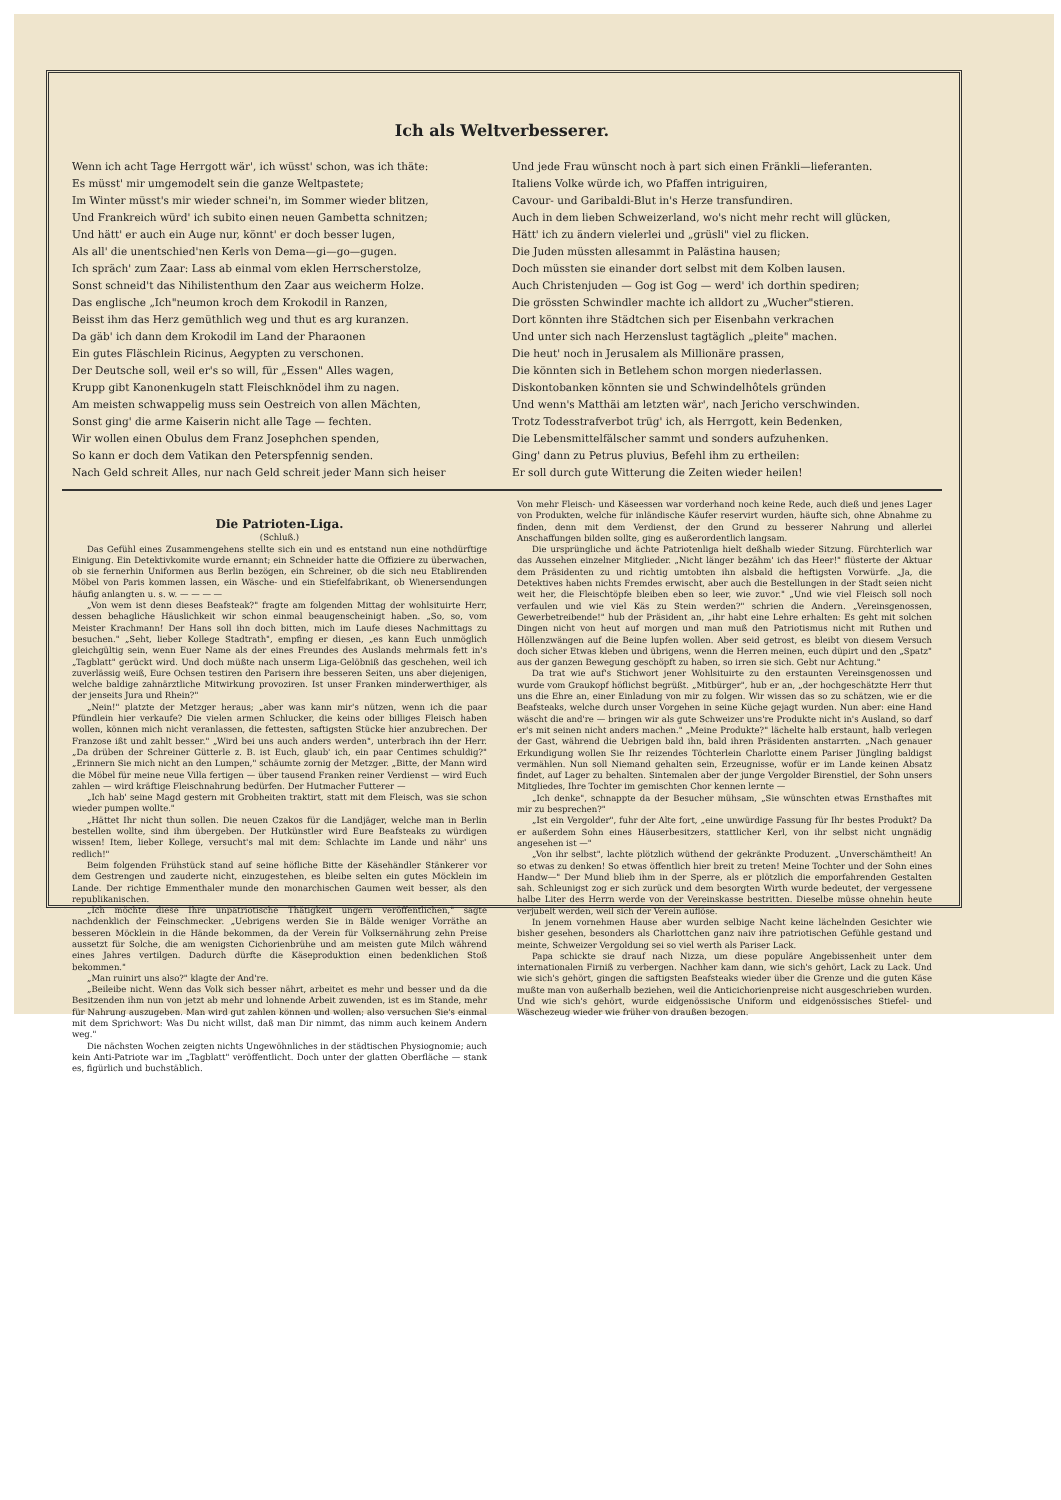Ich als Weltverbesserer.
Wenn ich acht Tage Herrgott wär', ich wüsst' schon, was ich thäte:
Es müsst' mir umgemodelt sein die ganze Weltpastete;
Im Winter müsst's mir wieder schnei'n, im Sommer wieder blitzen,
Und Frankreich würd' ich subito einen neuen Gambetta schnitzen;
Und hätt' er auch ein Auge nur, könnt' er doch besser lugen,
Als all' die unentschied'nen Kerls von Dema—gi—go—gugen.
Ich spräch' zum Zaar: Lass ab einmal vom eklen Herrscherstolze,
Sonst schneid't das Nihilistenthum den Zaar aus weicherm Holze.
Das englische „Ich"neumon kroch dem Krokodil in Ranzen,
Beisst ihm das Herz gemüthlich weg und thut es arg kuranzen.
Da gäb' ich dann dem Krokodil im Land der Pharaonen
Ein gutes Fläschlein Ricinus, Aegypten zu verschonen.
Der Deutsche soll, weil er's so will, für „Essen" Alles wagen,
Krupp gibt Kanonenkugeln statt Fleischknödel ihm zu nagen.
Am meisten schwappelig muss sein Oestreich von allen Mächten,
Sonst ging' die arme Kaiserin nicht alle Tage — fechten.
Wir wollen einen Obulus dem Franz Josephchen spenden,
So kann er doch dem Vatikan den Peterspfennig senden.
Nach Geld schreit Alles, nur nach Geld schreit jeder Mann sich heiser
Und jede Frau wünscht noch à part sich einen Fränkli—lieferanten.
Italiens Volke würde ich, wo Pfaffen intriguiren,
Cavour- und Garibaldi-Blut in's Herze transfundiren.
Auch in dem lieben Schweizerland, wo's nicht mehr recht will glücken,
Hätt' ich zu ändern vielerlei und „grüsli" viel zu flicken.
Die Juden müssten allesammt in Palästina hausen;
Doch müssten sie einander dort selbst mit dem Kolben lausen.
Auch Christenjuden — Gog ist Gog — werd' ich dorthin spediren;
Die grössten Schwindler machte ich alldort zu „Wucher"stieren.
Dort könnten ihre Städtchen sich per Eisenbahn verkrachen
Und unter sich nach Herzenslust tagtäglich „pleite" machen.
Die heut' noch in Jerusalem als Millionäre prassen,
Die könnten sich in Betlehem schon morgen niederlassen.
Diskontobanken könnten sie und Schwindelhôtels gründen
Und wenn's Matthäi am letzten wär', nach Jericho verschwinden.
Trotz Todesstrafverbot trüg' ich, als Herrgott, kein Bedenken,
Die Lebensmittelfälscher sammt und sonders aufzuhenken.
Ging' dann zu Petrus pluvius, Befehl ihm zu ertheilen:
Er soll durch gute Witterung die Zeiten wieder heilen!
Die Patrioten-Liga.
(Schluß.)
Das Gefühl eines Zusammengehens stellte sich ein und es entstand nun eine nothdürftige Einigung. Ein Detektivkomite wurde ernannt; ein Schneider hatte die Offiziere zu überwachen, ob sie fernerhin Uniformen aus Berlin bezögen, ein Schreiner, ob die sich neu Etablirenden Möbel von Paris kommen lassen, ein Wäsche- und ein Stiefelfabrikant, ob Wienersendungen häufig anlangten u. s. w. — — — —
„Von wem ist denn dieses Beafsteak?" fragte am folgenden Mittag der wohlsituirte Herr, dessen behagliche Häuslichkeit wir schon einmal beaugenscheinigt haben. „So, so, vom Meister Krachmann! Der Hans soll ihn doch bitten, mich im Laufe dieses Nachmittags zu besuchen." „Seht, lieber Kollege Stadtrath", empfing er diesen, „es kann Euch unmöglich gleichgültig sein, wenn Euer Name als der eines Freundes des Auslands mehrmals fett in's „Tagblatt" gerückt wird. Und doch müßte nach unserm Liga-Gelöbniß das geschehen, weil ich zuverlässig weiß, Eure Ochsen testiren den Parisern ihre besseren Seiten, uns aber diejenigen, welche baldige zahnärztliche Mitwirkung provoziren. Ist unser Franken minderwerthiger, als der jenseits Jura und Rhein?"
„Nein!" platzte der Metzger heraus; „aber was kann mir's nützen, wenn ich die paar Pfündlein hier verkaufe? Die vielen armen Schlucker, die keins oder billiges Fleisch haben wollen, können mich nicht veranlassen, die fettesten, saftigsten Stücke hier anzubrechen. Der Franzose ißt und zahlt besser." „Wird bei uns auch anders werden", unterbrach ihn der Herr. „Da drüben der Schreiner Gütterle z. B. ist Euch, glaub' ich, ein paar Centimes schuldig?" „Erinnern Sie mich nicht an den Lumpen," schäumte zornig der Metzger. „Bitte, der Mann wird die Möbel für meine neue Villa fertigen — über tausend Franken reiner Verdienst — wird Euch zahlen — wird kräftige Fleischnahrung bedürfen. Der Hutmacher Futterer —
„Ich hab' seine Magd gestern mit Grobheiten traktirt, statt mit dem Fleisch, was sie schon wieder pumpen wollte."
„Hättet Ihr nicht thun sollen. Die neuen Czakos für die Landjäger, welche man in Berlin bestellen wollte, sind ihm übergeben. Der Hutkünstler wird Eure Beafsteaks zu würdigen wissen! Item, lieber Kollege, versucht's mal mit dem: Schlachte im Lande und nähr' uns redlich!"
Beim folgenden Frühstück stand auf seine höfliche Bitte der Käsehändler Stänkerer vor dem Gestrengen und zauderte nicht, einzugestehen, es bleibe selten ein gutes Möcklein im Lande. Der richtige Emmenthaler munde den monarchischen Gaumen weit besser, als den republikanischen.
„Ich möchte diese Ihre unpatriotische Thätigkeit ungern veröffentlichen," sagte nachdenklich der Feinschmecker. „Uebrigens werden Sie in Bälde weniger Vorräthe an besseren Möcklein in die Hände bekommen, da der Verein für Volksernährung zehn Preise aussetzt für Solche, die am wenigsten Cichorienbrühe und am meisten gute Milch während eines Jahres vertilgen. Dadurch dürfte die Käseproduktion einen bedenklichen Stoß bekommen."
„Man ruinirt uns also?" klagte der And're.
„Beileibe nicht. Wenn das Volk sich besser nährt, arbeitet es mehr und besser und da die Besitzenden ihm nun von jetzt ab mehr und lohnende Arbeit zuwenden, ist es im Stande, mehr für Nahrung auszugeben. Man wird gut zahlen können und wollen; also versuchen Sie's einmal mit dem Sprichwort: Was Du nicht willst, daß man Dir nimmt, das nimm auch keinem Andern weg."
Die nächsten Wochen zeigten nichts Ungewöhnliches in der städtischen Physiognomie; auch kein Anti-Patriote war im „Tagblatt" veröffentlicht. Doch unter der glatten Oberfläche — stank es, figürlich und buchstäblich.
Von mehr Fleisch- und Käseessen war vorderhand noch keine Rede, auch dieß und jenes Lager von Produkten, welche für inländische Käufer reservirt wurden, häufte sich, ohne Abnahme zu finden, denn mit dem Verdienst, der den Grund zu besserer Nahrung und allerlei Anschaffungen bilden sollte, ging es außerordentlich langsam.
Die ursprüngliche und ächte Patriotenliga hielt deßhalb wieder Sitzung. Fürchterlich war das Aussehen einzelner Mitglieder. „Nicht länger bezähm' ich das Heer!" flüsterte der Aktuar dem Präsidenten zu und richtig umtobten ihn alsbald die heftigsten Vorwürfe. „Ja, die Detektives haben nichts Fremdes erwischt, aber auch die Bestellungen in der Stadt seien nicht weit her, die Fleischtöpfe bleiben eben so leer, wie zuvor." „Und wie viel Fleisch soll noch verfaulen und wie viel Käs zu Stein werden?" schrien die Andern. „Vereinsgenossen, Gewerbetreibende!" hub der Präsident an, „ihr habt eine Lehre erhalten: Es geht mit solchen Dingen nicht von heut auf morgen und man muß den Patriotismus nicht mit Ruthen und Höllenzwängen auf die Beine lupfen wollen. Aber seid getrost, es bleibt von diesem Versuch doch sicher Etwas kleben und übrigens, wenn die Herren meinen, euch düpirt und den „Spatz" aus der ganzen Bewegung geschöpft zu haben, so irren sie sich. Gebt nur Achtung."
Da trat wie auf's Stichwort jener Wohlsituirte zu den erstaunten Vereinsgenossen und wurde vom Graukopf höflichst begrüßt. „Mitbürger", hub er an, „der hochgeschätzte Herr thut uns die Ehre an, einer Einladung von mir zu folgen. Wir wissen das so zu schätzen, wie er die Beafsteaks, welche durch unser Vorgehen in seine Küche gejagt wurden. Nun aber: eine Hand wäscht die and're — bringen wir als gute Schweizer uns're Produkte nicht in's Ausland, so darf er's mit seinen nicht anders machen." „Meine Produkte?" lächelte halb erstaunt, halb verlegen der Gast, während die Uebrigen bald ihn, bald ihren Präsidenten anstarrten. „Nach genauer Erkundigung wollen Sie Ihr reizendes Töchterlein Charlotte einem Pariser Jüngling baldigst vermählen. Nun soll Niemand gehalten sein, Erzeugnisse, wofür er im Lande keinen Absatz findet, auf Lager zu behalten. Sintemalen aber der junge Vergolder Birenstiel, der Sohn unsers Mitgliedes, Ihre Tochter im gemischten Chor kennen lernte —
„Ich denke", schnappte da der Besucher mühsam, „Sie wünschten etwas Ernsthaftes mit mir zu besprechen?"
„Ist ein Vergolder", fuhr der Alte fort, „eine unwürdige Fassung für Ihr bestes Produkt? Da er außerdem Sohn eines Häuserbesitzers, stattlicher Kerl, von ihr selbst nicht ungnädig angesehen ist —"
„Von ihr selbst", lachte plötzlich wüthend der gekränkte Produzent. „Unverschämtheit! An so etwas zu denken! So etwas öffentlich hier breit zu treten! Meine Tochter und der Sohn eines Handw—" Der Mund blieb ihm in der Sperre, als er plötzlich die emporfahrenden Gestalten sah. Schleunigst zog er sich zurück und dem besorgten Wirth wurde bedeutet, der vergessene halbe Liter des Herrn werde von der Vereinskasse bestritten. Dieselbe müsse ohnehin heute verjubelt werden, weil sich der Verein auflöse.
In jenem vornehmen Hause aber wurden selbige Nacht keine lächelnden Gesichter wie bisher gesehen, besonders als Charlottchen ganz naiv ihre patriotischen Gefühle gestand und meinte, Schweizer Vergoldung sei so viel werth als Pariser Lack.
Papa schickte sie drauf nach Nizza, um diese populäre Angebissenheit unter dem internationalen Firniß zu verbergen. Nachher kam dann, wie sich's gehört, Lack zu Lack. Und wie sich's gehört, gingen die saftigsten Beafsteaks wieder über die Grenze und die guten Käse mußte man von außerhalb beziehen, weil die Anticichorienpreise nicht ausgeschrieben wurden. Und wie sich's gehört, wurde eidgenössische Uniform und eidgenössisches Stiefel- und Wäschezeug wieder wie früher von draußen bezogen.